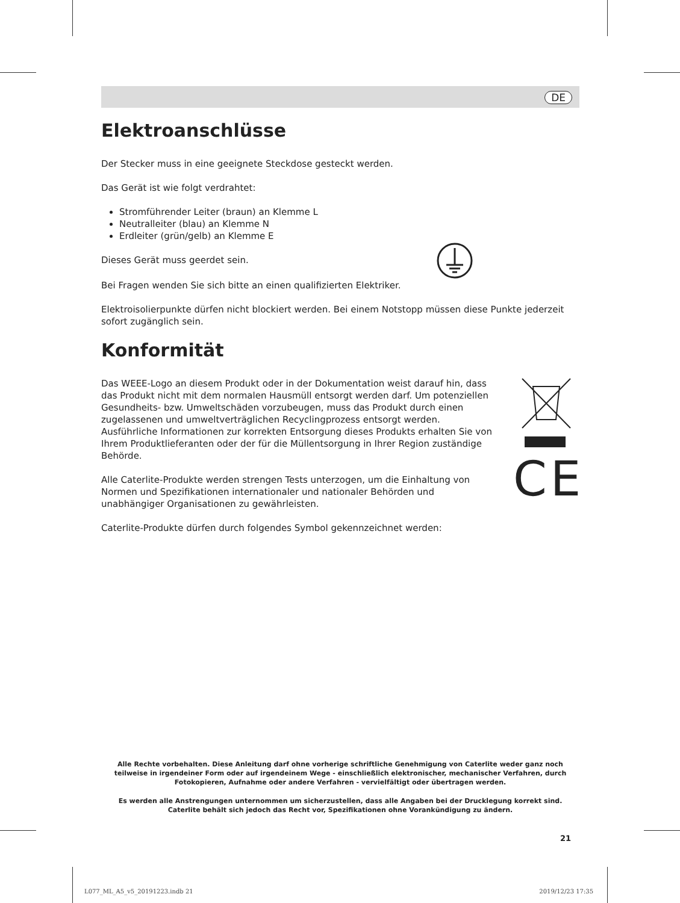DE
Elektroanschlüsse
Der Stecker muss in eine geeignete Steckdose gesteckt werden.
Das Gerät ist wie folgt verdrahtet:
Stromführender Leiter (braun) an Klemme L
Neutralleiter (blau) an Klemme N
Erdleiter (grün/gelb) an Klemme E
Dieses Gerät muss geerdet sein.
Bei Fragen wenden Sie sich bitte an einen qualifizierten Elektriker.
Elektroisolierpunkte dürfen nicht blockiert werden. Bei einem Notstopp müssen diese Punkte jederzeit sofort zugänglich sein.
Konformität
Das WEEE-Logo an diesem Produkt oder in der Dokumentation weist darauf hin, dass das Produkt nicht mit dem normalen Hausmüll entsorgt werden darf. Um potenziellen Gesundheits- bzw. Umweltschäden vorzubeugen, muss das Produkt durch einen zugelassenen und umweltverträglichen Recyclingprozess entsorgt werden. Ausführliche Informationen zur korrekten Entsorgung dieses Produkts erhalten Sie von Ihrem Produktlieferanten oder der für die Müllentsorgung in Ihrer Region zuständige Behörde.
Alle Caterlite-Produkte werden strengen Tests unterzogen, um die Einhaltung von Normen und Spezifikationen internationaler und nationaler Behörden und unabhängiger Organisationen zu gewährleisten.
Caterlite-Produkte dürfen durch folgendes Symbol gekennzeichnet werden:
CE
Alle Rechte vorbehalten. Diese Anleitung darf ohne vorherige schriftliche Genehmigung von Caterlite weder ganz noch teilweise in irgendeiner Form oder auf irgendeinem Wege - einschließlich elektronischer, mechanischer Verfahren, durch Fotokopieren, Aufnahme oder andere Verfahren - vervielfältigt oder übertragen werden.
Es werden alle Anstrengungen unternommen um sicherzustellen, dass alle Angaben bei der Drucklegung korrekt sind. Caterlite behält sich jedoch das Recht vor, Spezifikationen ohne Vorankündigung zu ändern.
21
L077_ML_A5_v5_20191223.indb 21 2019/12/23 17:35